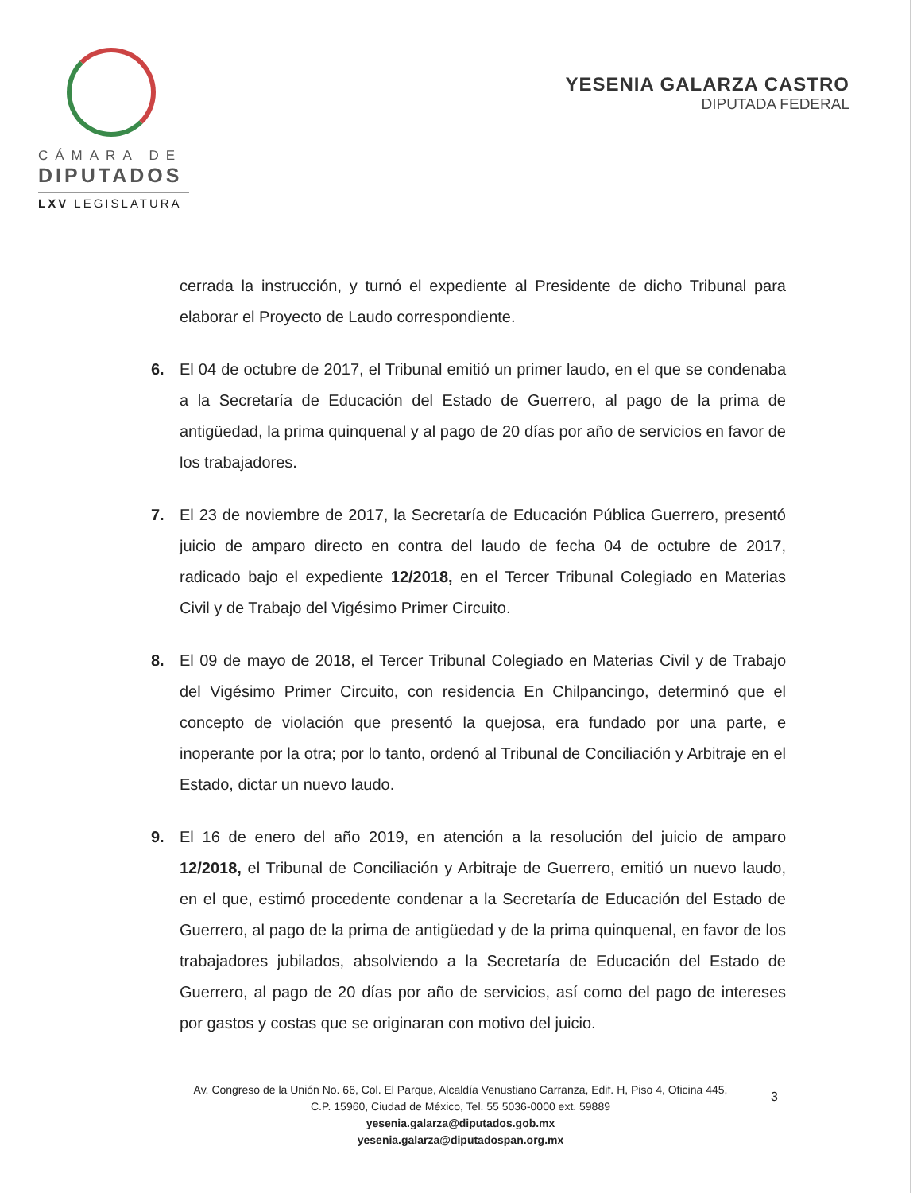CÁMARA DE
DIPUTADOS
LXV LEGISLATURA
YESENIA GALARZA CASTRO
DIPUTADA FEDERAL
cerrada la instrucción, y turnó el expediente al Presidente de dicho Tribunal para elaborar el Proyecto de Laudo correspondiente.
6. El 04 de octubre de 2017, el Tribunal emitió un primer laudo, en el que se condenaba a la Secretaría de Educación del Estado de Guerrero, al pago de la prima de antigüedad, la prima quinquenal y al pago de 20 días por año de servicios en favor de los trabajadores.
7. El 23 de noviembre de 2017, la Secretaría de Educación Pública Guerrero, presentó juicio de amparo directo en contra del laudo de fecha 04 de octubre de 2017, radicado bajo el expediente 12/2018, en el Tercer Tribunal Colegiado en Materias Civil y de Trabajo del Vigésimo Primer Circuito.
8. El 09 de mayo de 2018, el Tercer Tribunal Colegiado en Materias Civil y de Trabajo del Vigésimo Primer Circuito, con residencia En Chilpancingo, determinó que el concepto de violación que presentó la quejosa, era fundado por una parte, e inoperante por la otra; por lo tanto, ordenó al Tribunal de Conciliación y Arbitraje en el Estado, dictar un nuevo laudo.
9. El 16 de enero del año 2019, en atención a la resolución del juicio de amparo 12/2018, el Tribunal de Conciliación y Arbitraje de Guerrero, emitió un nuevo laudo, en el que, estimó procedente condenar a la Secretaría de Educación del Estado de Guerrero, al pago de la prima de antigüedad y de la prima quinquenal, en favor de los trabajadores jubilados, absolviendo a la Secretaría de Educación del Estado de Guerrero, al pago de 20 días por año de servicios, así como del pago de intereses por gastos y costas que se originaran con motivo del juicio.
Av. Congreso de la Unión No. 66, Col. El Parque, Alcaldía Venustiano Carranza, Edif. H, Piso 4, Oficina 445,
C.P. 15960, Ciudad de México, Tel. 55 5036-0000 ext. 59889
yesenia.galarza@diputados.gob.mx
yesenia.galarza@diputadospan.org.mx
3